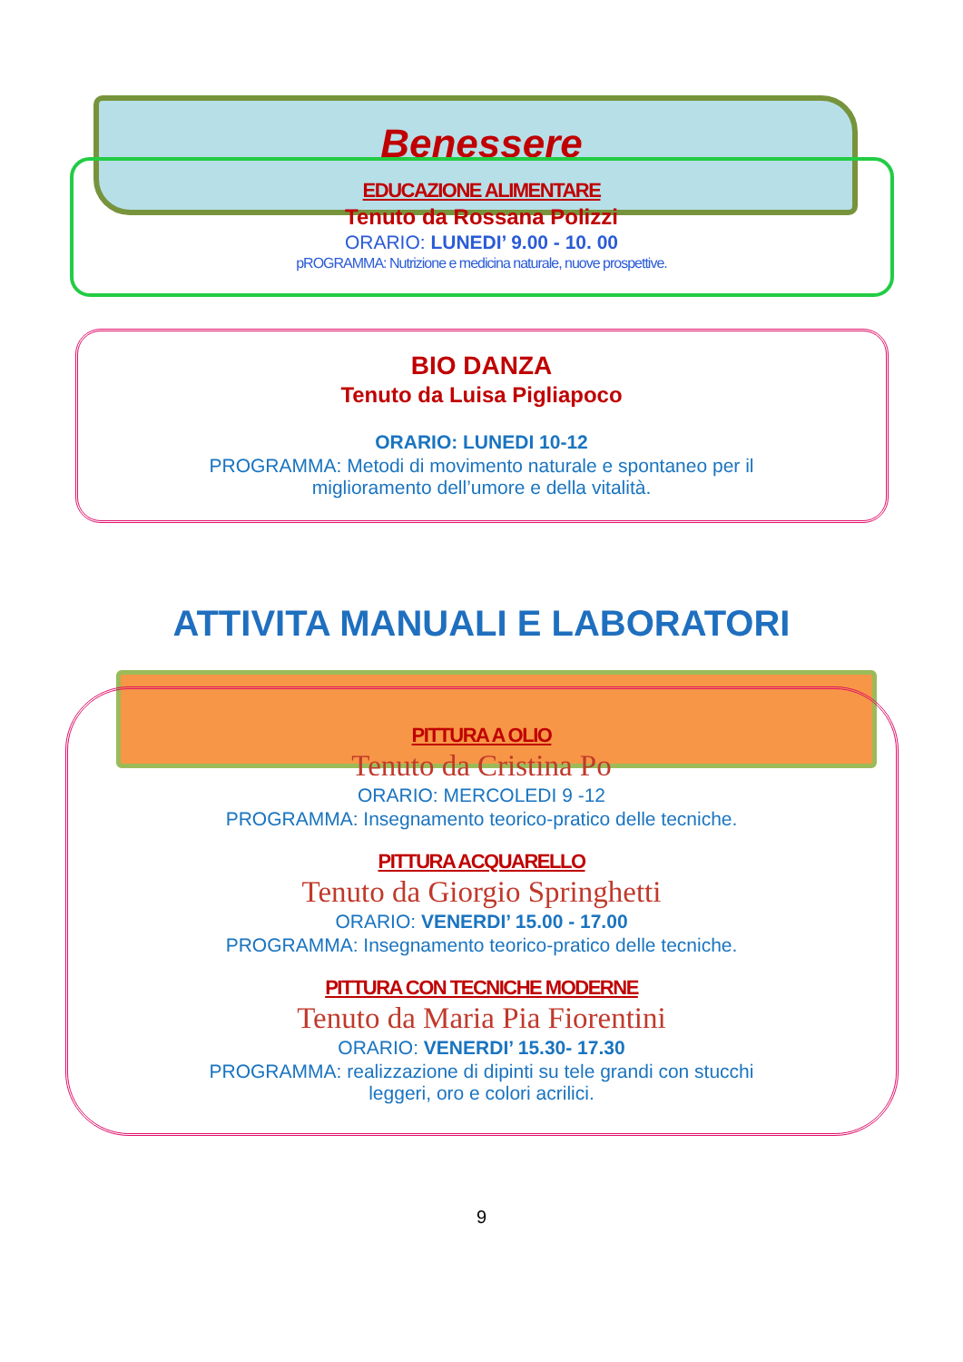Benessere
EDUCAZIONE ALIMENTARE
Tenuto da Rossana Polizzi
ORARIO: LUNEDI’ 9.00 - 10. 00
pROGRAMMA: Nutrizione e medicina naturale, nuove prospettive.
BIO DANZA
Tenuto da Luisa Pigliapoco
ORARIO: LUNEDI 10-12
PROGRAMMA: Metodi di movimento naturale e spontaneo per il
miglioramento dell’umore e della vitalità.
ATTIVITA MANUALI E LABORATORI
PITTURA A OLIO
Tenuto da Cristina Po
ORARIO: MERCOLEDI 9 -12
PROGRAMMA: Insegnamento teorico-pratico delle tecniche.
PITTURA ACQUARELLO
Tenuto da Giorgio Springhetti
ORARIO: VENERDI’ 15.00 - 17.00
PROGRAMMA: Insegnamento teorico-pratico delle tecniche.
PITTURA CON TECNICHE MODERNE
Tenuto da Maria Pia Fiorentini
ORARIO: VENERDI’ 15.30- 17.30
PROGRAMMA: realizzazione di dipinti su tele grandi con stucchi
leggeri, oro e colori acrilici.
9